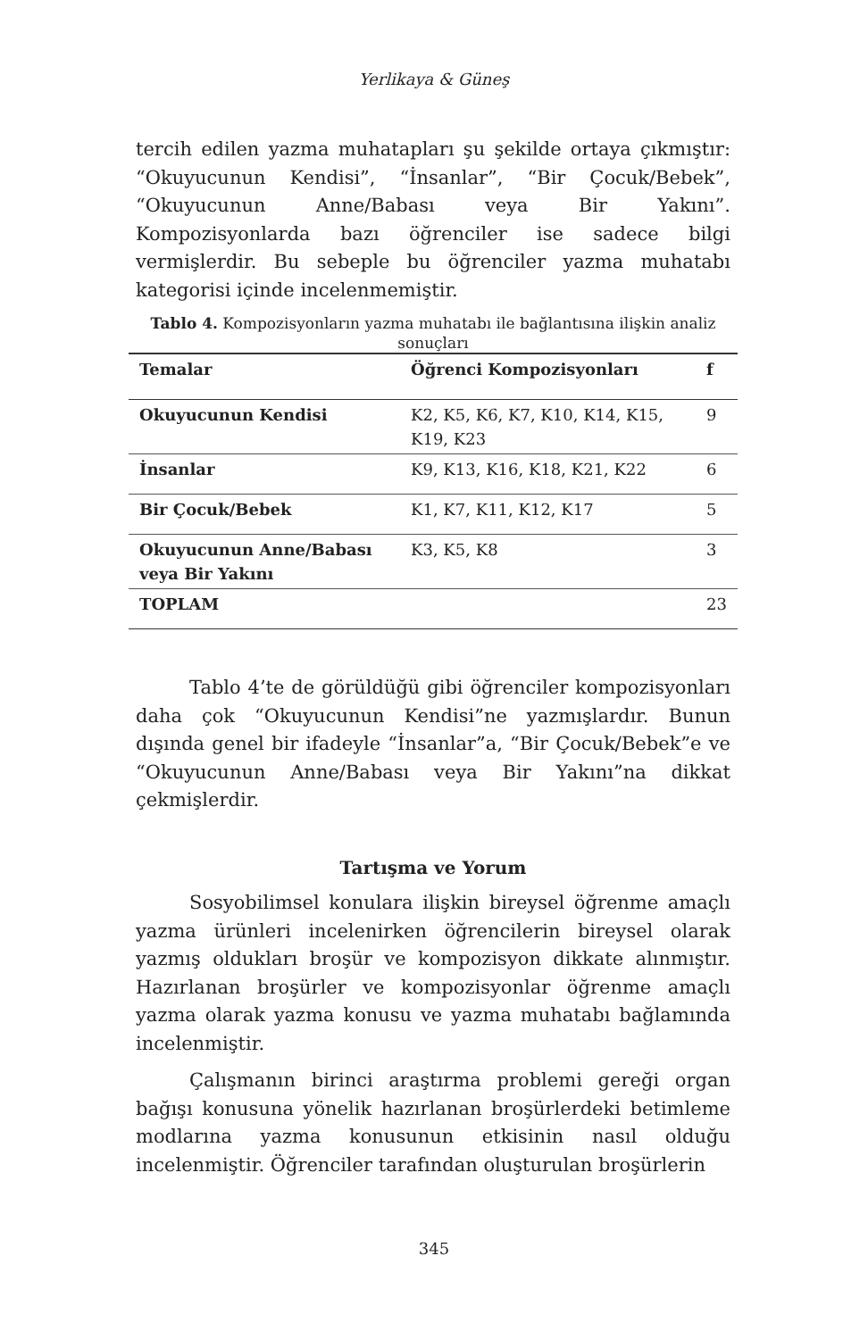Yerlikaya & Güneş
tercih edilen yazma muhatapları şu şekilde ortaya çıkmıştır: “Okuyucunun Kendisi”, “İnsanlar”, “Bir Çocuk/Bebek”, “Okuyucunun Anne/Babası veya Bir Yakını”. Kompozisyonlarda bazı öğrenciler ise sadece bilgi vermişlerdir. Bu sebeple bu öğrenciler yazma muhatabı kategorisi içinde incelenmemiştir.
Tablo 4. Kompozisyonların yazma muhatabı ile bağlantısına ilişkin analiz sonuçları
| Temalar | Öğrenci Kompozisyonları | f |
| --- | --- | --- |
| Okuyucunun Kendisi | K2, K5, K6, K7, K10, K14, K15, K19, K23 | 9 |
| İnsanlar | K9, K13, K16, K18, K21, K22 | 6 |
| Bir Çocuk/Bebek | K1, K7, K11, K12, K17 | 5 |
| Okuyucunun Anne/Babası veya Bir Yakını | K3, K5, K8 | 3 |
| TOPLAM | | 23 |
Tablo 4’te de görüldüğü gibi öğrenciler kompozisyonları daha çok “Okuyucunun Kendisi”ne yazmışlardır. Bunun dışında genel bir ifadeyle “İnsanlar”a, “Bir Çocuk/Bebek”e ve “Okuyucunun Anne/Babası veya Bir Yakını”na dikkat çekmişlerdir.
Tartışma ve Yorum
Sosyobilimsel konulara ilişkin bireysel öğrenme amaçlı yazma ürünleri incelenirken öğrencilerin bireysel olarak yazmış oldukları broşür ve kompozisyon dikkate alınmıştır. Hazırlanan broşürler ve kompozisyonlar öğrenme amaçlı yazma olarak yazma konusu ve yazma muhatabı bağlamında incelenmiştir.
Çalışmanın birinci araştırma problemi gereği organ bağışı konusuna yönelik hazırlanan broşürlerdeki betimleme modlarına yazma konusunun etkisinin nasıl olduğu incelenmiştir. Öğrenciler tarafından oluşturulan broşürlerin
345